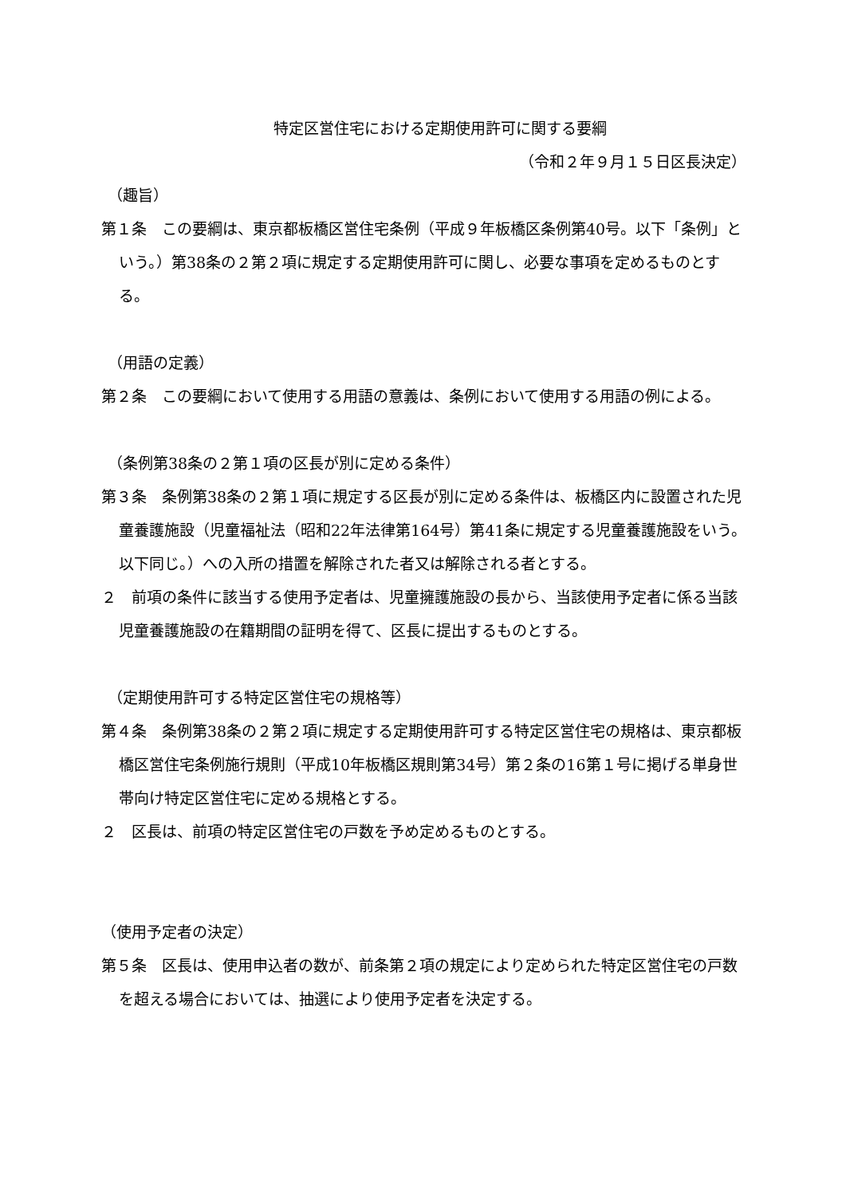特定区営住宅における定期使用許可に関する要綱
（令和２年９月１５日区長決定）
（趣旨）
第１条　この要綱は、東京都板橋区営住宅条例（平成９年板橋区条例第40号。以下「条例」という。）第38条の２第２項に規定する定期使用許可に関し、必要な事項を定めるものとする。
（用語の定義）
第２条　この要綱において使用する用語の意義は、条例において使用する用語の例による。
（条例第38条の２第１項の区長が別に定める条件）
第３条　条例第38条の２第１項に規定する区長が別に定める条件は、板橋区内に設置された児童養護施設（児童福祉法（昭和22年法律第164号）第41条に規定する児童養護施設をいう。以下同じ。）への入所の措置を解除された者又は解除される者とする。
２　前項の条件に該当する使用予定者は、児童擁護施設の長から、当該使用予定者に係る当該児童養護施設の在籍期間の証明を得て、区長に提出するものとする。
（定期使用許可する特定区営住宅の規格等）
第４条　条例第38条の２第２項に規定する定期使用許可する特定区営住宅の規格は、東京都板橋区営住宅条例施行規則（平成10年板橋区規則第34号）第２条の16第１号に掲げる単身世帯向け特定区営住宅に定める規格とする。
２　区長は、前項の特定区営住宅の戸数を予め定めるものとする。
（使用予定者の決定）
第５条　区長は、使用申込者の数が、前条第２項の規定により定められた特定区営住宅の戸数を超える場合においては、抽選により使用予定者を決定する。